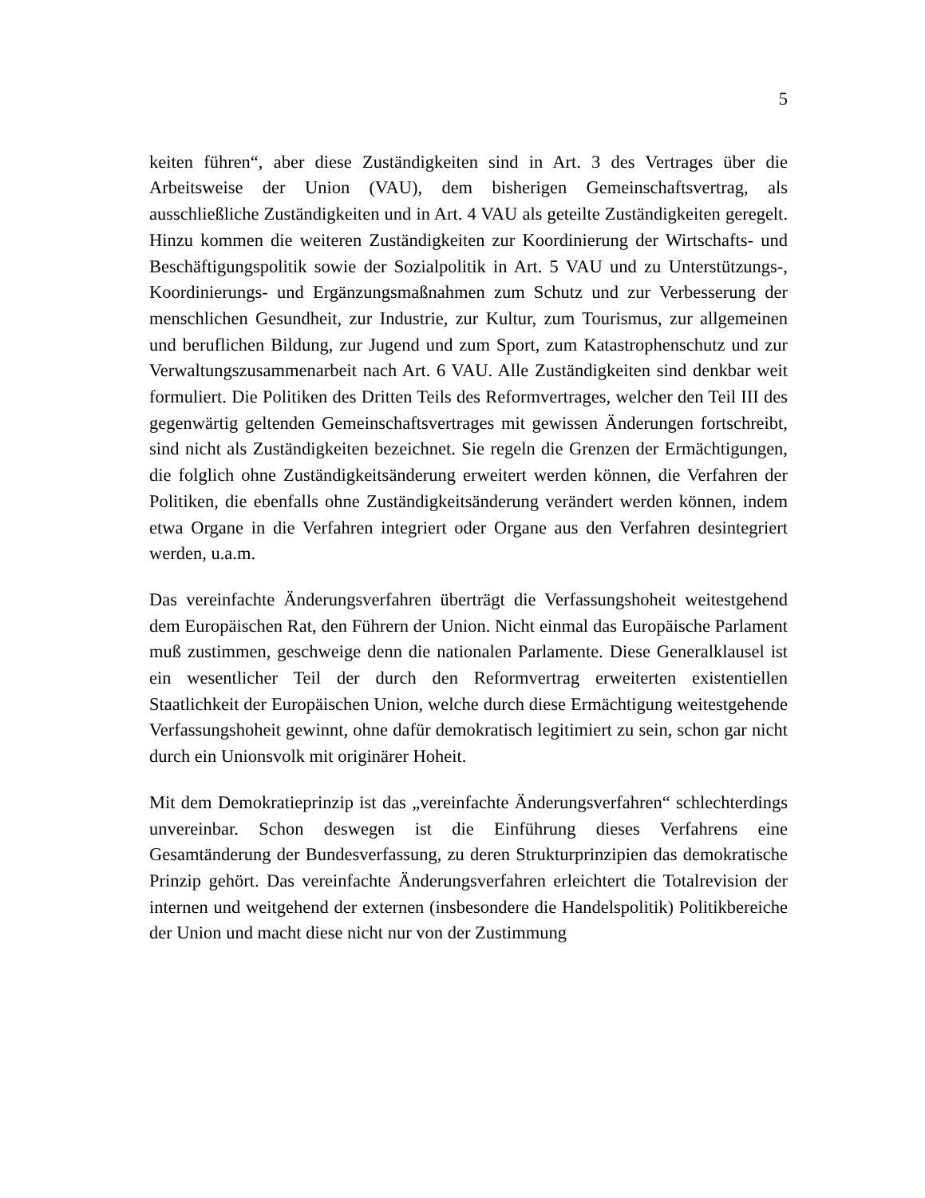5
keiten führen“, aber diese Zuständigkeiten sind in Art. 3 des Vertrages über die Arbeitsweise der Union (VAU), dem bisherigen Gemeinschaftsvertrag, als ausschließliche Zuständigkeiten und in Art. 4 VAU als geteilte Zuständigkeiten geregelt. Hinzu kommen die weiteren Zuständigkeiten zur Koordinierung der Wirtschafts- und Beschäftigungspolitik sowie der Sozialpolitik in Art. 5 VAU und zu Unterstützungs-, Koordinierungs- und Ergänzungsmaßnahmen zum Schutz und zur Verbesserung der menschlichen Gesundheit, zur Industrie, zur Kultur, zum Tourismus, zur allgemeinen und beruflichen Bildung, zur Jugend und zum Sport, zum Katastrophenschutz und zur Verwaltungszusammenarbeit nach Art. 6 VAU. Alle Zuständigkeiten sind denkbar weit formuliert. Die Politiken des Dritten Teils des Reformvertrages, welcher den Teil III des gegenwärtig geltenden Gemeinschaftsvertrages mit gewissen Änderungen fortschreibt, sind nicht als Zuständigkeiten bezeichnet. Sie regeln die Grenzen der Ermächtigungen, die folglich ohne Zuständigkeitsänderung erweitert werden können, die Verfahren der Politiken, die ebenfalls ohne Zuständigkeitsänderung verändert werden können, indem etwa Organe in die Verfahren integriert oder Organe aus den Verfahren desintegriert werden, u.a.m.
Das vereinfachte Änderungsverfahren überträgt die Verfassungshoheit weitestgehend dem Europäischen Rat, den Führern der Union. Nicht einmal das Europäische Parlament muß zustimmen, geschweige denn die nationalen Parlamente. Diese Generalklausel ist ein wesentlicher Teil der durch den Reformvertrag erweiterten existentiellen Staatlichkeit der Europäischen Union, welche durch diese Ermächtigung weitestgehende Verfassungshoheit gewinnt, ohne dafür demokratisch legitimiert zu sein, schon gar nicht durch ein Unionsvolk mit originärer Hoheit.
Mit dem Demokratieprinzip ist das „vereinfachte Änderungsverfahren“ schlechterdings unvereinbar. Schon deswegen ist die Einführung dieses Verfahrens eine Gesamtänderung der Bundesverfassung, zu deren Strukturprinzipien das demokratische Prinzip gehört. Das vereinfachte Änderungsverfahren erleichtert die Totalrevision der internen und weitgehend der externen (insbesondere die Handelspolitik) Politikbereiche der Union und macht diese nicht nur von der Zustimmung